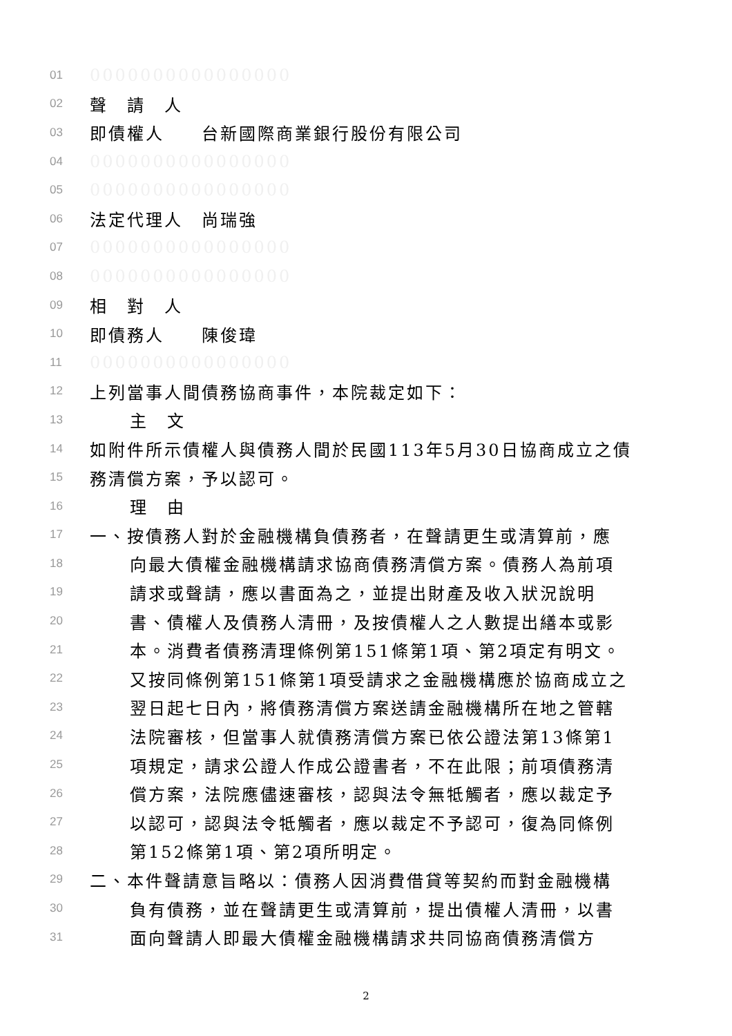01 0000000000000000
02 聲　請　人
03 即債權人　　台新國際商業銀行股份有限公司
04 0000000000000000
05 0000000000000000
06 法定代理人　尚瑞強
07 0000000000000000
08 0000000000000000
09 相　對　人
10 即債務人　　陳俊瑋
11 0000000000000000
12 上列當事人間債務協商事件，本院裁定如下：
13 主　文
14 如附件所示債權人與債務人間於民國113年5月30日協商成立之債
15 務清償方案，予以認可。
16 理　由
17 一、按債務人對於金融機構負債務者，在聲請更生或清算前，應
18 向最大債權金融機構請求協商債務清償方案。債務人為前項
19 請求或聲請，應以書面為之，並提出財產及收入狀況說明
20 書、債權人及債務人清冊，及按債權人之人數提出繕本或影
21 本。消費者債務清理條例第151條第1項、第2項定有明文。
22 又按同條例第151條第1項受請求之金融機構應於協商成立之
23 翌日起七日內，將債務清償方案送請金融機構所在地之管轄
24 法院審核，但當事人就債務清償方案已依公證法第13條第1
25 項規定，請求公證人作成公證書者，不在此限；前項債務清
26 償方案，法院應儘速審核，認與法令無牴觸者，應以裁定予
27 以認可，認與法令牴觸者，應以裁定不予認可，復為同條例
28 第152條第1項、第2項所明定。
29 二、本件聲請意旨略以：債務人因消費借貸等契約而對金融機構
30 負有債務，並在聲請更生或清算前，提出債權人清冊，以書
31 面向聲請人即最大債權金融機構請求共同協商債務清償方
2